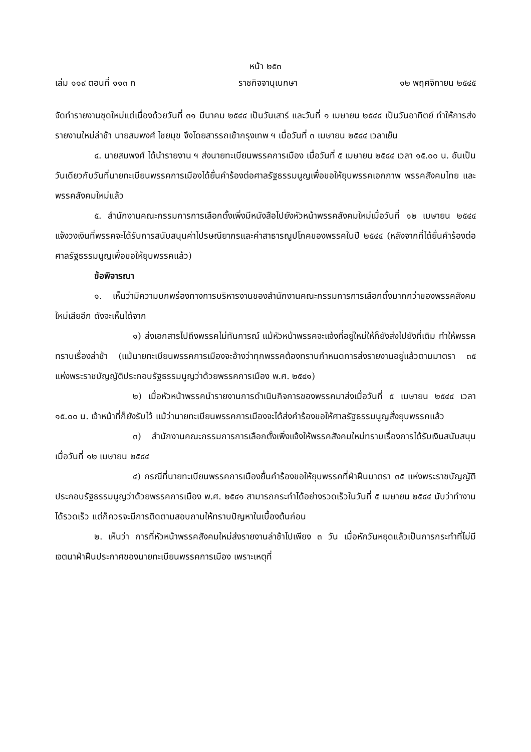หน้า ๒๕๓
เล่ม ๑๑๙ ตอนที่ ๑๑๓ ก ราชกิจจานุเบกษา ๑๒ พฤศจิกายน ๒๕๔๕
จัดทำรายงานชุดใหม่แต่เนื่องด้วยวันที่ ๓๑ มีนาคม ๒๕๔๔ เป็นวันเสาร์ และวันที่ ๑ เมษายน ๒๕๔๔ เป็นวันอาทิตย์ ทำให้การส่งรายงานใหม่ล่าช้า นายสมพงศ์ ไชยมุข จึงโดยสารรถเข้ากรุงเทพ ฯ เมื่อวันที่ ๓ เมษายน ๒๕๔๔ เวลาเย็น
๔. นายสมพงศ์ ได้นำรายงาน ฯ ส่งนายทะเบียนพรรคการเมือง เมื่อวันที่ ๕ เมษายน ๒๕๔๔ เวลา ๑๕.๐๐ น. อันเป็นวันเดียวกับวันที่นายทะเบียนพรรคการเมืองได้ยื่นคำร้องต่อศาลรัฐธรรมนูญเพื่อขอให้ยุบพรรคเอกภาพ พรรคสังคมไทย และพรรคสังคมใหม่แล้ว
๕. สำนักงานคณะกรรมการการเลือกตั้งเพิ่งมีหนังสือไปยังหัวหน้าพรรคสังคมใหม่เมื่อวันที่ ๑๒ เมษายน ๒๕๔๔ แจ้งวงเงินที่พรรคจะได้รับการสนับสนุนค่าไปรษณียากรและค่าสาธารณูปโภคของพรรคในปี ๒๕๔๔ (หลังจากที่ได้ยื่นคำร้องต่อศาลรัฐธรรมนูญเพื่อขอให้ยุบพรรคแล้ว)
ข้อพิจารณา
๑. เห็นว่ามีความบกพร่องทางการบริหารงานของสำนักงานคณะกรรมการการเลือกตั้งมากกว่าของพรรคสังคมใหม่เสียอีก ดังจะเห็นได้จาก
๑) ส่งเอกสารไปถึงพรรคไม่ทันการณ์ แม้หัวหน้าพรรคจะแจ้งที่อยู่ใหม่ให้ก็ยังส่งไปยังที่เดิม ทำให้พรรคทราบเรื่องล่าช้า (แม้นายทะเบียนพรรคการเมืองจะอ้างว่าทุกพรรคต้องทราบกำหนดการส่งรายงานอยู่แล้วตามมาตรา ๓๕ แห่งพระราชบัญญัติประกอบรัฐธรรมนูญว่าด้วยพรรคการเมือง พ.ศ. ๒๕๔๑)
๒) เมื่อหัวหน้าพรรคนำรายงานการดำเนินกิจการของพรรคมาส่งเมื่อวันที่ ๕ เมษายน ๒๕๔๔ เวลา ๑๕.๐๐ น. เจ้าหน้าที่ก็ยังรับไว้ แม้ว่านายทะเบียนพรรคการเมืองจะได้ส่งคำร้องขอให้ศาลรัฐธรรมนูญสั่งยุบพรรคแล้ว
๓) สำนักงานคณะกรรมการการเลือกตั้งเพิ่งแจ้งให้พรรคสังคมใหม่ทราบเรื่องการได้รับเงินสนับสนุนเมื่อวันที่ ๑๒ เมษายน ๒๕๔๔
๔) กรณีที่นายทะเบียนพรรคการเมืองยื่นคำร้องขอให้ยุบพรรคที่ฝ่าฝืนมาตรา ๓๕ แห่งพระราชบัญญัติประกอบรัฐธรรมนูญว่าด้วยพรรคการเมือง พ.ศ. ๒๕๔๑ สามารถกระทำได้อย่างรวดเร็วในวันที่ ๕ เมษายน ๒๕๔๔ นับว่าทำงานได้รวดเร็ว แต่ก็ควรจะมีการติดตามสอบถามให้ทราบปัญหาในเบื้องต้นก่อน
๒. เห็นว่า การที่หัวหน้าพรรคสังคมใหม่ส่งรายงานล่าช้าไปเพียง ๓ วัน เมื่อหักวันหยุดแล้วเป็นการกระทำที่ไม่มีเจตนาฝ่าฝืนประกาศของนายทะเบียนพรรคการเมือง เพราะเหตุที่